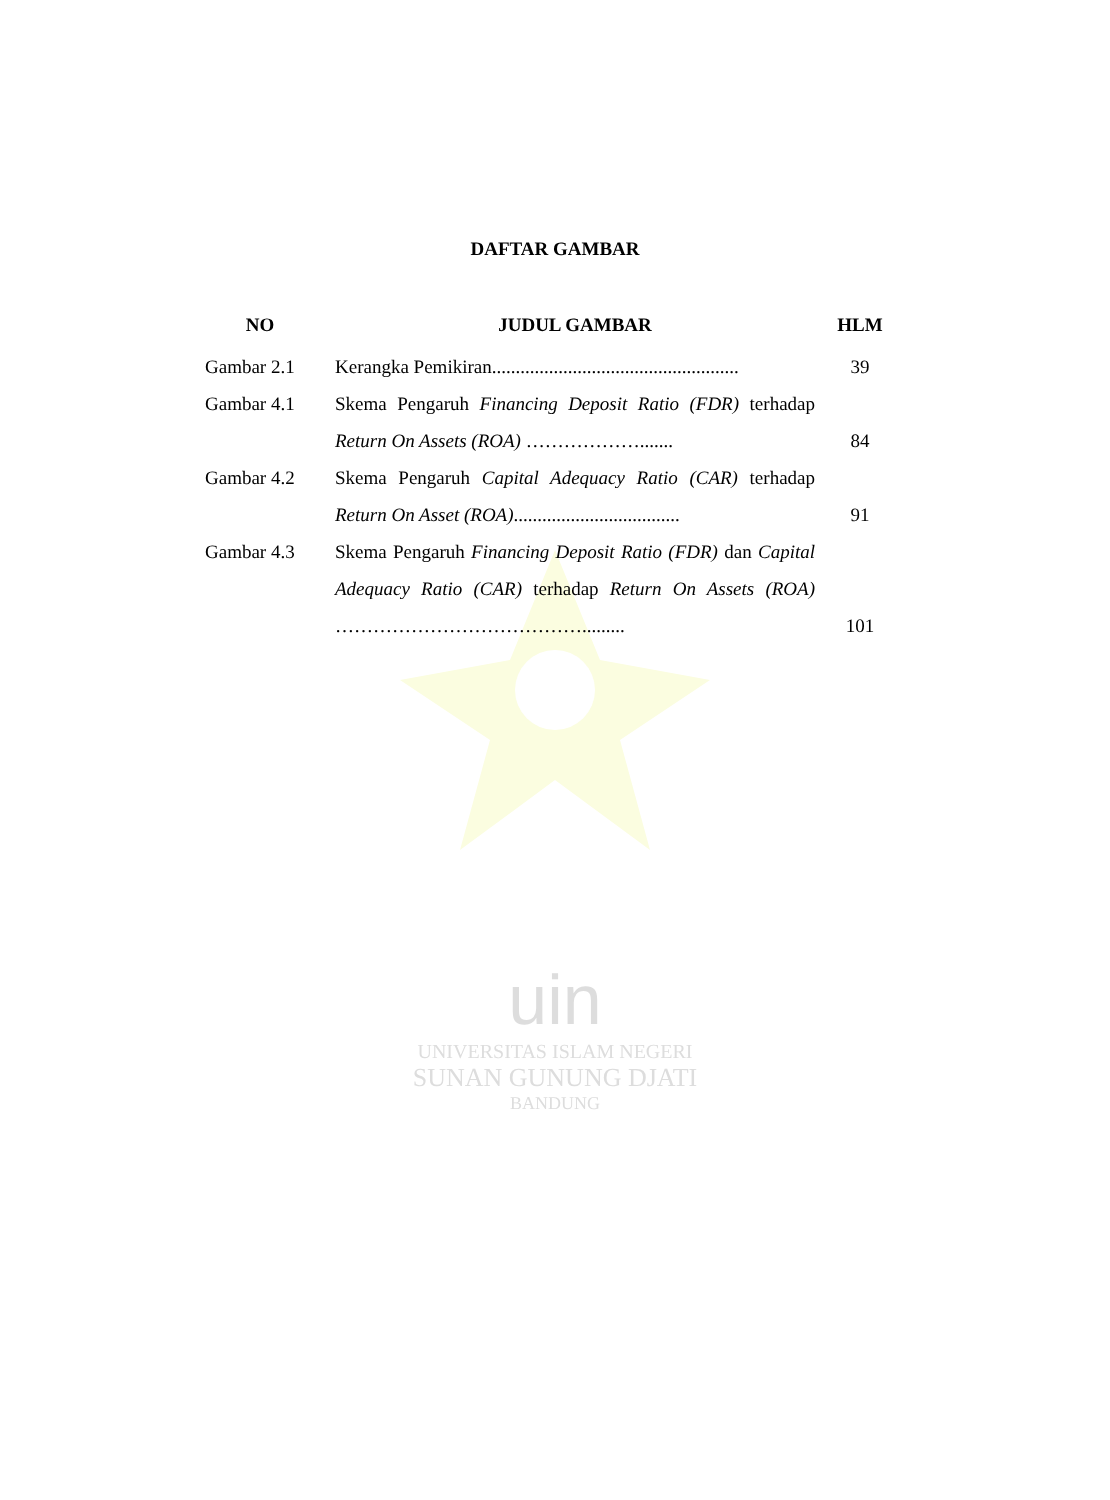DAFTAR GAMBAR
| NO | | JUDUL GAMBAR | HLM |
| --- | --- | --- | --- |
| Gambar 2.1 | | Kerangka Pemikiran.................................................... | 39 |
| Gambar 4.1 | | Skema Pengaruh Financing Deposit Ratio (FDR) terhadap Return On Assets (ROA) ………………....... | 84 |
| Gambar 4.2 | | Skema Pengaruh Capital Adequacy Ratio (CAR) terhadap Return On Asset (ROA) ................................... | 91 |
| Gambar 4.3 | | Skema Pengaruh Financing Deposit Ratio (FDR) dan Capital Adequacy Ratio (CAR) terhadap Return On Assets (ROA) …………………………………......... | 101 |
uin
UNIVERSITAS ISLAM NEGERI
SUNAN GUNUNG DJATI
BANDUNG